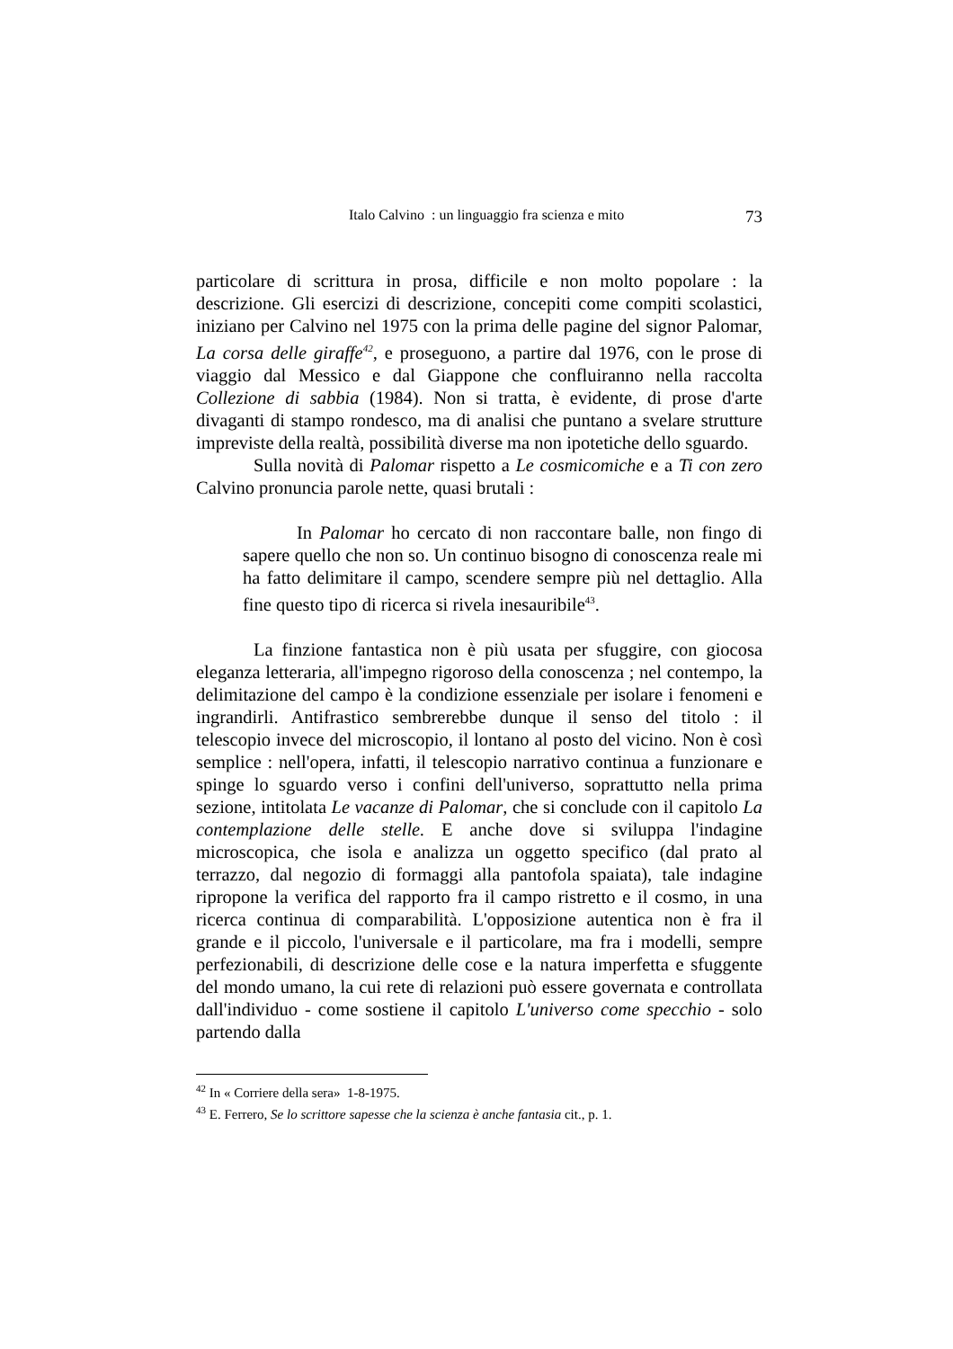Italo Calvino : un linguaggio fra scienza e mito 73
particolare di scrittura in prosa, difficile e non molto popolare : la descrizione. Gli esercizi di descrizione, concepiti come compiti scolastici, iniziano per Calvino nel 1975 con la prima delle pagine del signor Palomar, La corsa delle giraffe<sup>42</sup>, e proseguono, a partire dal 1976, con le prose di viaggio dal Messico e dal Giappone che confluiranno nella raccolta Collezione di sabbia (1984). Non si tratta, è evidente, di prose d'arte divaganti di stampo rondesco, ma di analisi che puntano a svelare strutture impreviste della realtà, possibilità diverse ma non ipotetiche dello sguardo.
Sulla novità di Palomar rispetto a Le cosmicomiche e a Ti con zero Calvino pronuncia parole nette, quasi brutali :
In Palomar ho cercato di non raccontare balle, non fingo di sapere quello che non so. Un continuo bisogno di conoscenza reale mi ha fatto delimitare il campo, scendere sempre più nel dettaglio. Alla fine questo tipo di ricerca si rivela inesauribile<sup>43</sup>.
La finzione fantastica non è più usata per sfuggire, con giocosa eleganza letteraria, all'impegno rigoroso della conoscenza ; nel contempo, la delimitazione del campo è la condizione essenziale per isolare i fenomeni e ingrandirli. Antifrastico sembrerebbe dunque il senso del titolo : il telescopio invece del microscopio, il lontano al posto del vicino. Non è così semplice : nell'opera, infatti, il telescopio narrativo continua a funzionare e spinge lo sguardo verso i confini dell'universo, soprattutto nella prima sezione, intitolata Le vacanze di Palomar, che si conclude con il capitolo La contemplazione delle stelle. E anche dove si sviluppa l'indagine microscopica, che isola e analizza un oggetto specifico (dal prato al terrazzo, dal negozio di formaggi alla pantofola spaiata), tale indagine ripropone la verifica del rapporto fra il campo ristretto e il cosmo, in una ricerca continua di comparabilità. L'opposizione autentica non è fra il grande e il piccolo, l'universale e il particolare, ma fra i modelli, sempre perfezionabili, di descrizione delle cose e la natura imperfetta e sfuggente del mondo umano, la cui rete di relazioni può essere governata e controllata dall'individuo - come sostiene il capitolo L'universo come specchio - solo partendo dalla
<sup>42</sup> In « Corriere della sera» 1-8-1975.
<sup>43</sup> E. Ferrero, Se lo scrittore sapesse che la scienza è anche fantasia cit., p. 1.